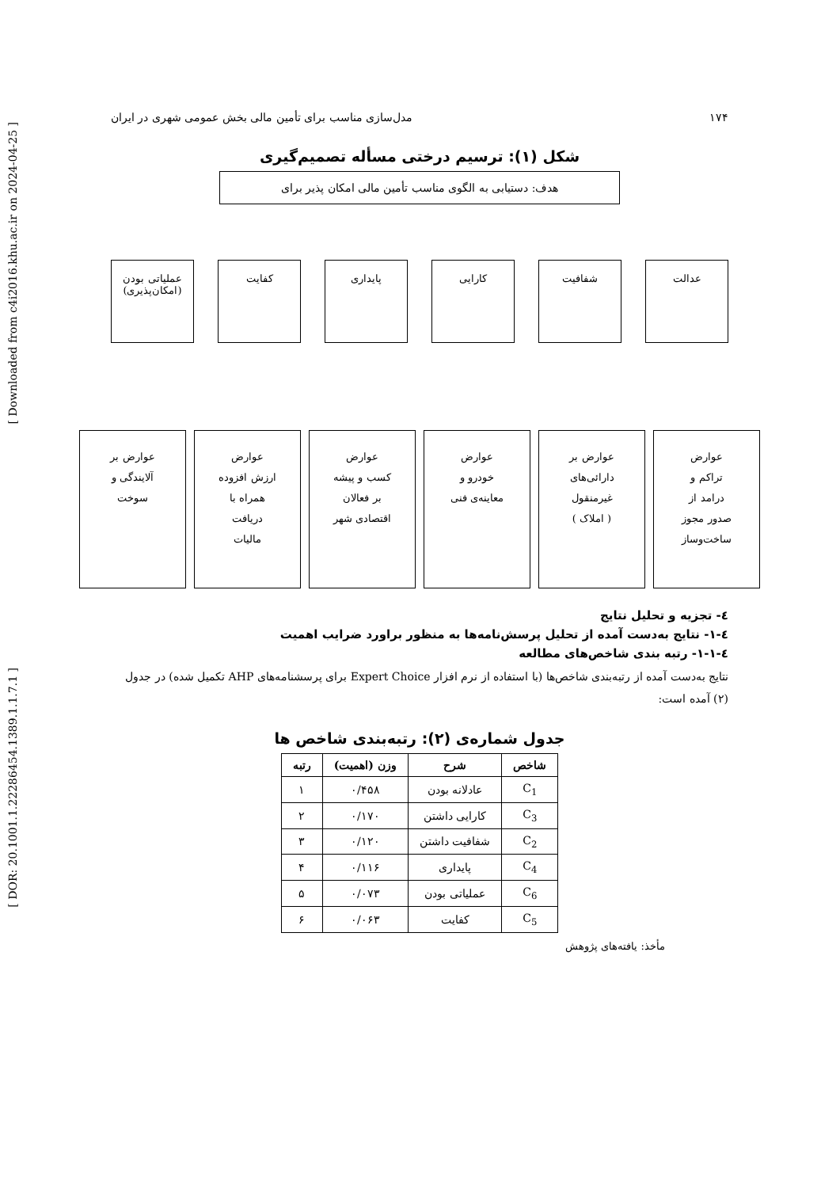[ Downloaded from c4i2016.khu.ac.ir on 2024-04-25 ]
[ DOR: 20.1001.1.22286454.1389.1.1.7.1 ]
۱۷۴ مدل‌سازی مناسب برای تأمین مالی بخش عمومی شهری در ایران
شکل (۱): ترسیم درختی مسأله تصمیم‌گیری
هدف: دستیابی به الگوی مناسب تأمین مالی امکان پذیر برای
عدالت شفافیت کارایی پایداری کفایت عملیاتی بودن (امکان‌پذیری)
عوارض
تراکم و
درامد از
صدور مجوز
ساخت‌وساز
عوارض بر
دارائی‌های
غیرمنقول
( املاک )
عوارض
خودرو و
معاینه‌ی فنی
عوارض
کسب و پیشه
بر فعالان
اقتصادی شهر
عوارض
ارزش افزوده
همراه با
دریافت
مالیات
عوارض بر
آلایندگی و
سوخت
٤- تجزیه و تحلیل نتایج
٤-١- نتایج به‌دست آمده از تحلیل پرسش‌نامه‌ها به منظور براورد ضرایب اهمیت
٤-١-١- رتبه بندی شاخص‌های مطالعه
نتایج به‌دست آمده از رتبه‌بندی شاخص‌ها (با استفاده از نرم افزار Expert Choice برای پرسشنامه‌های AHP تکمیل شده) در جدول (۲) آمده است:
جدول شماره‌ی (۲): رتبه‌بندی شاخص ها
| شاخص | شرح | وزن (اهمیت) | رتبه |
| --- | --- | --- | --- |
| C<sub>1</sub> | عادلانه بودن | ۰/۴۵۸ | ۱ |
| C<sub>3</sub> | کارایی داشتن | ۰/۱۷۰ | ۲ |
| C<sub>2</sub> | شفافیت داشتن | ۰/۱۲۰ | ۳ |
| C<sub>4</sub> | پایداری | ۰/۱۱۶ | ۴ |
| C<sub>6</sub> | عملیاتی بودن | ۰/۰۷۳ | ۵ |
| C<sub>5</sub> | کفایت | ۰/۰۶۳ | ۶ |
مأخذ: یافته‌های پژوهش